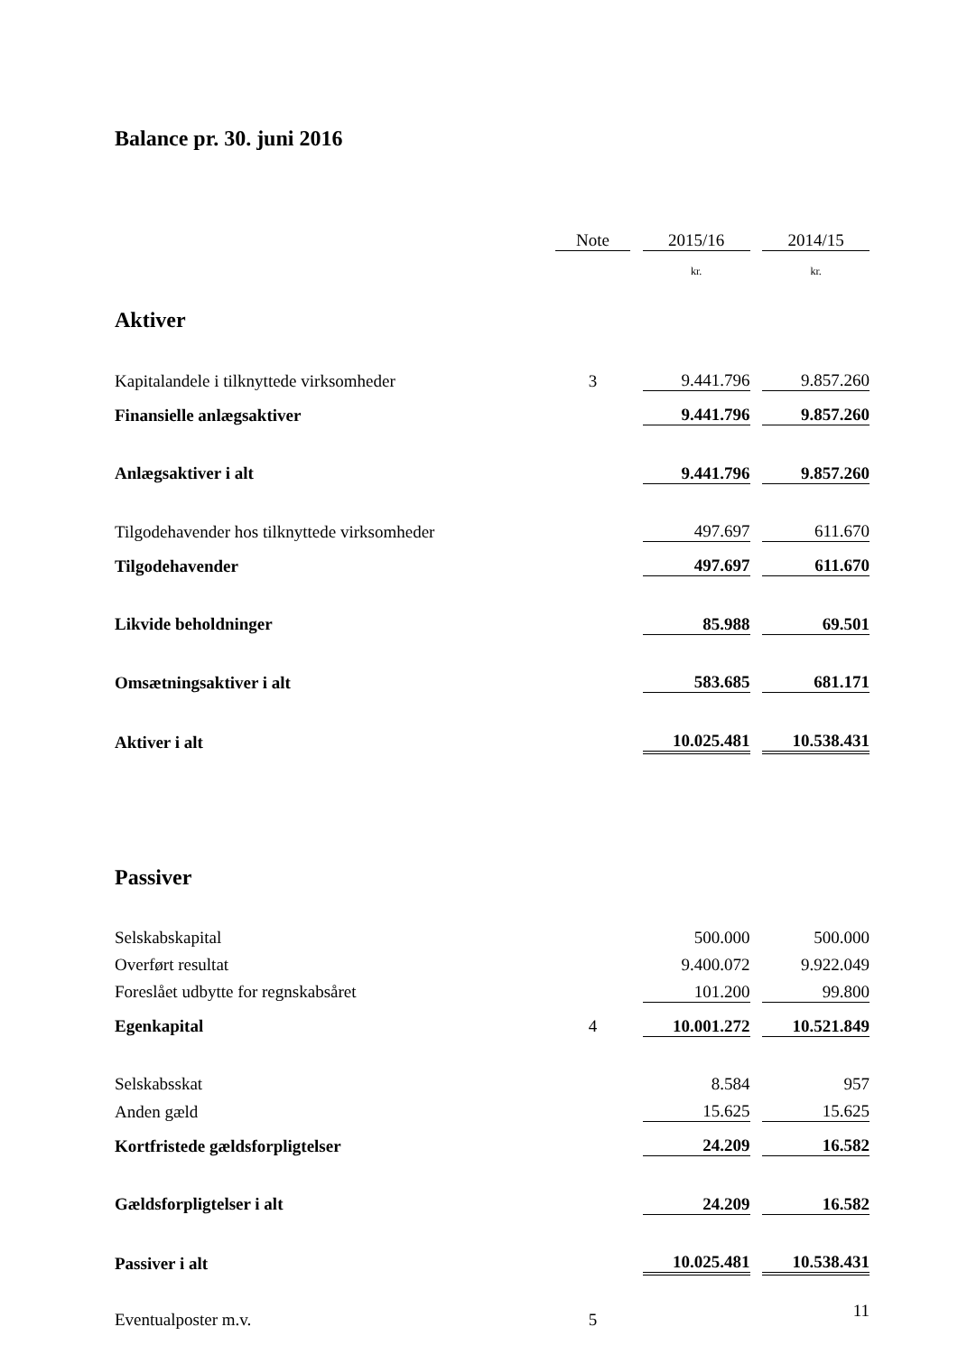Balance pr. 30. juni 2016
| | Note | | 2015/16 | | 2014/15 |
| --- | --- | --- | --- | --- | --- |
| | | | kr. | | kr. |
| Aktiver | | | | | |
| Kapitalandele i tilknyttede virksomheder | 3 | | 9.441.796 | | 9.857.260 |
| Finansielle anlægsaktiver | | | 9.441.796 | | 9.857.260 |
| Anlægsaktiver i alt | | | 9.441.796 | | 9.857.260 |
| Tilgodehavender hos tilknyttede virksomheder | | | 497.697 | | 611.670 |
| Tilgodehavender | | | 497.697 | | 611.670 |
| Likvide beholdninger | | | 85.988 | | 69.501 |
| Omsætningsaktiver i alt | | | 583.685 | | 681.171 |
| Aktiver i alt | | | 10.025.481 | | 10.538.431 |
| Passiver | | | | | |
| Selskabskapital | | | 500.000 | | 500.000 |
| Overført resultat | | | 9.400.072 | | 9.922.049 |
| Foreslået udbytte for regnskabsåret | | | 101.200 | | 99.800 |
| Egenkapital | 4 | | 10.001.272 | | 10.521.849 |
| Selskabsskat | | | 8.584 | | 957 |
| Anden gæld | | | 15.625 | | 15.625 |
| Kortfristede gældsforpligtelser | | | 24.209 | | 16.582 |
| Gældsforpligtelser i alt | | | 24.209 | | 16.582 |
| Passiver i alt | | | 10.025.481 | | 10.538.431 |
| Eventualposter m.v. | 5 | | | | |
11